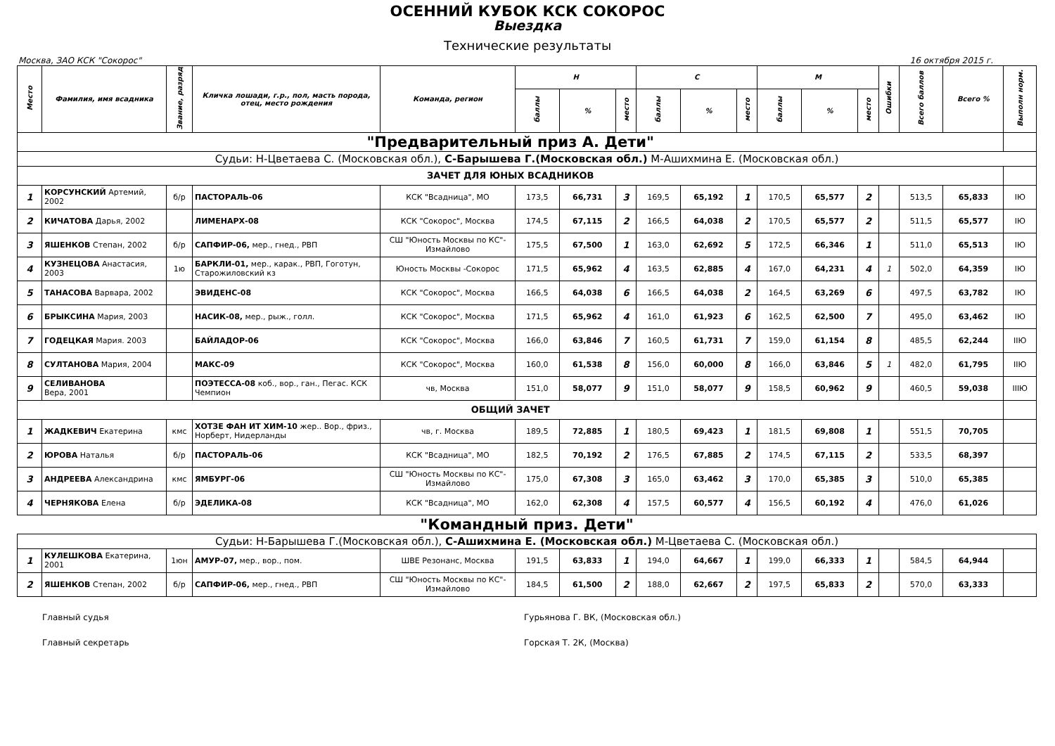ОСЕННИЙ КУБОК КСК СОКОРОС
Выездка
Технические результаты
Москва, ЗАО КСК "Сокорос" 16 октября 2015 г.
| Место | Фамилия, имя всадника | Звание, разряд | Кличка лошади, г.р., пол, масть порода, отец, место рождения | Команда, регион | Н | | | С | | | М | | | Ошибки | Всего баллов | Всего % | Выполн норм. |
| --- | --- | --- | --- | --- | --- | --- | --- | --- | --- | --- | --- | --- | --- | --- | --- | --- | --- |
| | | | | | баллы | % | место | баллы | % | место | баллы | % | место | | | | |
| "Предварительный приз А. Дети" | | | | | | | | | | | | | | | | | |
| Судьи: Н-Цветаева С. (Московская обл.), С-Барышева Г.(Московская обл.) М-Ашихмина Е. (Московская обл.) | | | | | | | | | | | | | | | | | |
| ЗАЧЕТ ДЛЯ ЮНЫХ ВСАДНИКОВ | | | | | | | | | | | | | | | | | |
| 1 | КОРСУНСКИЙ Артемий, 2002 | б/р | ПАСТОРАЛЬ-06 | КСК "Всадница", МО | 173,5 | 66,731 | 3 | 169,5 | 65,192 | 1 | 170,5 | 65,577 | 2 | | 513,5 | 65,833 | IЮ |
| 2 | КИЧАТОВА Дарья, 2002 | | ЛИМЕНАРХ-08 | КСК "Сокорос", Москва | 174,5 | 67,115 | 2 | 166,5 | 64,038 | 2 | 170,5 | 65,577 | 2 | | 511,5 | 65,577 | IЮ |
| 3 | ЯШЕНКОВ Степан, 2002 | б/р | САПФИР-06, мер., гнед., РВП | СШ "Юность Москвы по КС"-Измайлово | 175,5 | 67,500 | 1 | 163,0 | 62,692 | 5 | 172,5 | 66,346 | 1 | | 511,0 | 65,513 | IЮ |
| 4 | КУЗНЕЦОВА Анастасия, 2003 | 1ю | БАРКЛИ-01, мер., карак., РВП, Гоготун, Старожиловский кз | Юность Москвы -Сокорос | 171,5 | 65,962 | 4 | 163,5 | 62,885 | 4 | 167,0 | 64,231 | 4 | 1 | 502,0 | 64,359 | IЮ |
| 5 | ТАНАСОВА Варвара, 2002 | | ЭВИДЕНС-08 | КСК "Сокорос", Москва | 166,5 | 64,038 | 6 | 166,5 | 64,038 | 2 | 164,5 | 63,269 | 6 | | 497,5 | 63,782 | IЮ |
| 6 | БРЫКСИНА Мария, 2003 | | НАСИК-08, мер., рыж., голл. | КСК "Сокорос", Москва | 171,5 | 65,962 | 4 | 161,0 | 61,923 | 6 | 162,5 | 62,500 | 7 | | 495,0 | 63,462 | IЮ |
| 7 | ГОДЕЦКАЯ Мария. 2003 | | БАЙЛАДОР-06 | КСК "Сокорос", Москва | 166,0 | 63,846 | 7 | 160,5 | 61,731 | 7 | 159,0 | 61,154 | 8 | | 485,5 | 62,244 | IIЮ |
| 8 | СУЛТАНОВА Мария, 2004 | | МАКС-09 | КСК "Сокорос", Москва | 160,0 | 61,538 | 8 | 156,0 | 60,000 | 8 | 166,0 | 63,846 | 5 | 1 | 482,0 | 61,795 | IIЮ |
| 9 | СЕЛИВАНОВА Вера, 2001 | | ПОЭТЕССА-08 коб., вор., ган., Пегас. КСК Чемпион | чв, Москва | 151,0 | 58,077 | 9 | 151,0 | 58,077 | 9 | 158,5 | 60,962 | 9 | | 460,5 | 59,038 | IIIЮ |
| ОБЩИЙ ЗАЧЕТ | | | | | | | | | | | | | | | | | |
| 1 | ЖАДКЕВИЧ Екатерина | кмс | ХОТЗЕ ФАН ИТ ХИМ-10 жер.. Вор., фриз., Норберт, Нидерланды | чв, г. Москва | 189,5 | 72,885 | 1 | 180,5 | 69,423 | 1 | 181,5 | 69,808 | 1 | | 551,5 | 70,705 | |
| 2 | ЮРОВА Наталья | б/р | ПАСТОРАЛЬ-06 | КСК "Всадница", МО | 182,5 | 70,192 | 2 | 176,5 | 67,885 | 2 | 174,5 | 67,115 | 2 | | 533,5 | 68,397 | |
| 3 | АНДРЕЕВА Александрина | кмс | ЯМБУРГ-06 | СШ "Юность Москвы по КС"-Измайлово | 175,0 | 67,308 | 3 | 165,0 | 63,462 | 3 | 170,0 | 65,385 | 3 | | 510,0 | 65,385 | |
| 4 | ЧЕРНЯКОВА Елена | б/р | ЭДЕЛИКА-08 | КСК "Всадница", МО | 162,0 | 62,308 | 4 | 157,5 | 60,577 | 4 | 156,5 | 60,192 | 4 | | 476,0 | 61,026 | |
| "Командный приз. Дети" | | | | | | | | | | | | | | | | | |
| Судьи: Н-Барышева Г.(Московская обл.), С-Ашихмина Е. (Московская обл.) М-Цветаева С. (Московская обл.) | | | | | | | | | | | | | | | | | |
| 1 | КУЛЕШКОВА Екатерина, 2001 | 1юн | АМУР-07, мер., вор., пом. | ШВЕ Резонанс, Москва | 191,5 | 63,833 | 1 | 194,0 | 64,667 | 1 | 199,0 | 66,333 | 1 | | 584,5 | 64,944 | |
| 2 | ЯШЕНКОВ Степан, 2002 | б/р | САПФИР-06, мер., гнед., РВП | СШ "Юность Москвы по КС"-Измайлово | 184,5 | 61,500 | 2 | 188,0 | 62,667 | 2 | 197,5 | 65,833 | 2 | | 570,0 | 63,333 | |
Главный судья Гурьянова Г. ВК, (Московская обл.)
Главный секретарь Горская Т. 2К, (Москва)